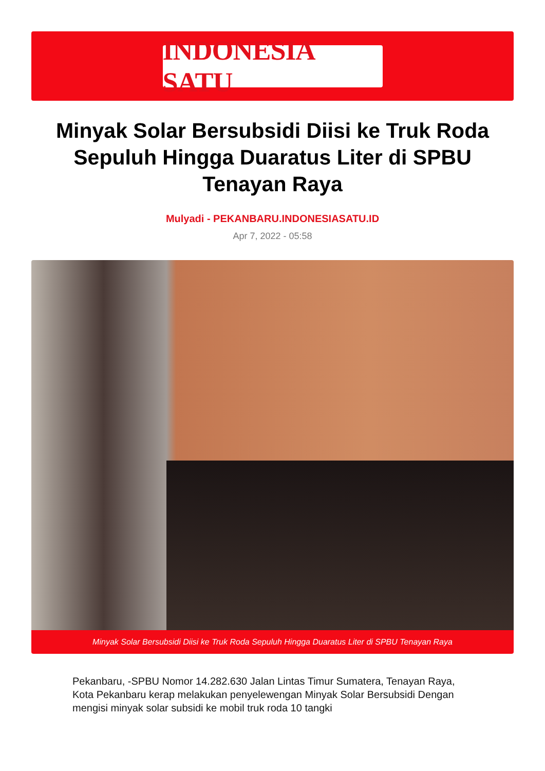INDONESIA SATU
Minyak Solar Bersubsidi Diisi ke Truk Roda Sepuluh Hingga Duaratus Liter di SPBU Tenayan Raya
Mulyadi - PEKANBARU.INDONESIASATU.ID
Apr 7, 2022 - 05:58
Minyak Solar Bersubsidi Diisi ke Truk Roda Sepuluh Hingga Duaratus Liter di SPBU Tenayan Raya
Pekanbaru, -SPBU Nomor 14.282.630 Jalan Lintas Timur Sumatera, Tenayan Raya, Kota Pekanbaru kerap melakukan penyelewengan Minyak Solar Bersubsidi Dengan mengisi minyak solar subsidi ke mobil truk roda 10 tangki